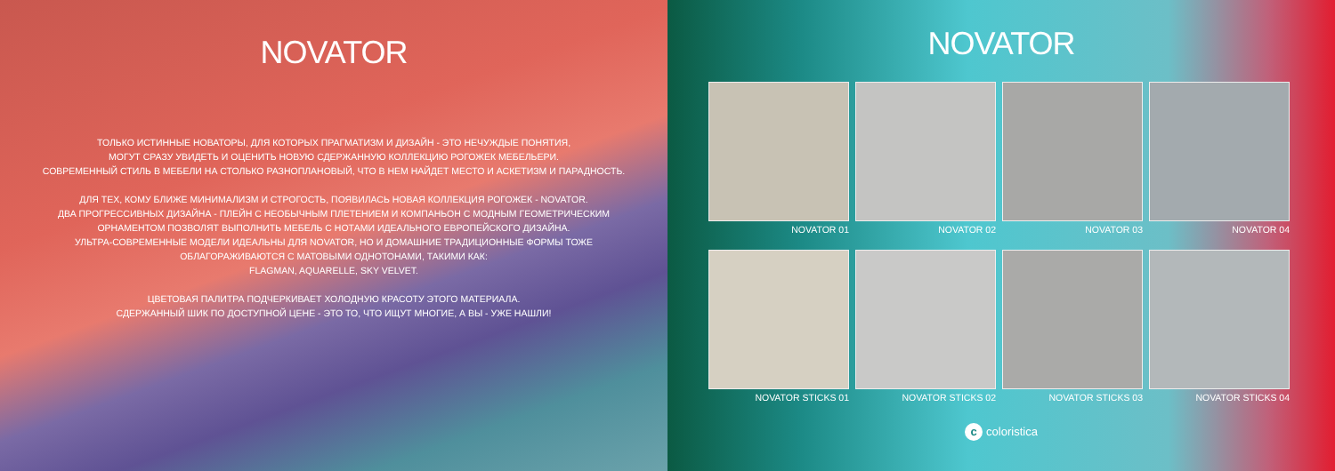NOVATOR
ТОЛЬКО ИСТИННЫЕ НОВАТОРЫ, ДЛЯ КОТОРЫХ ПРАГМАТИЗМ И ДИЗАЙН - ЭТО НЕЧУЖДЫЕ ПОНЯТИЯ,
МОГУТ СРАЗУ УВИДЕТЬ И ОЦЕНИТЬ НОВУЮ СДЕРЖАННУЮ КОЛЛЕКЦИЮ РОГОЖЕК МЕБЕЛЬЕРИ.
СОВРЕМЕННЫЙ СТИЛЬ В МЕБЕЛИ НА СТОЛЬКО РАЗНОПЛАНОВЫЙ, ЧТО В НЕМ НАЙДЕТ МЕСТО И АСКЕТИЗМ И ПАРАДНОСТЬ.
ДЛЯ ТЕХ, КОМУ БЛИЖЕ МИНИМАЛИЗМ И СТРОГОСТЬ, ПОЯВИЛАСЬ НОВАЯ КОЛЛЕКЦИЯ РОГОЖЕК - NOVATOR.
ДВА ПРОГРЕССИВНЫХ ДИЗАЙНА - ПЛЕЙН С НЕОБЫЧНЫМ ПЛЕТЕНИЕМ И КОМПАНЬОН С МОДНЫМ ГЕОМЕТРИЧЕСКИМ
ОРНАМЕНТОМ ПОЗВОЛЯТ ВЫПОЛНИТЬ МЕБЕЛЬ С НОТАМИ ИДЕАЛЬНОГО ЕВРОПЕЙСКОГО ДИЗАЙНА.
УЛЬТРА-СОВРЕМЕННЫЕ МОДЕЛИ ИДЕАЛЬНЫ ДЛЯ NOVATOR, НО И ДОМАШНИЕ ТРАДИЦИОННЫЕ ФОРМЫ ТОЖЕ
ОБЛАГОРАЖИВАЮТСЯ С МАТОВЫМИ ОДНОТОНАМИ, ТАКИМИ КАК:
FLAGMAN, AQUARELLE, SKY VELVET.
ЦВЕТОВАЯ ПАЛИТРА ПОДЧЕРКИВАЕТ ХОЛОДНУЮ КРАСОТУ ЭТОГО МАТЕРИАЛА.
СДЕРЖАННЫЙ ШИК ПО ДОСТУПНОЙ ЦЕНЕ - ЭТО ТО, ЧТО ИЩУТ МНОГИЕ, А ВЫ - УЖЕ НАШЛИ!
NOVATOR
NOVATOR 01
NOVATOR 02
NOVATOR 03
NOVATOR 04
NOVATOR STICKS 01
NOVATOR STICKS 02
NOVATOR STICKS 03
NOVATOR STICKS 04
c coloristica